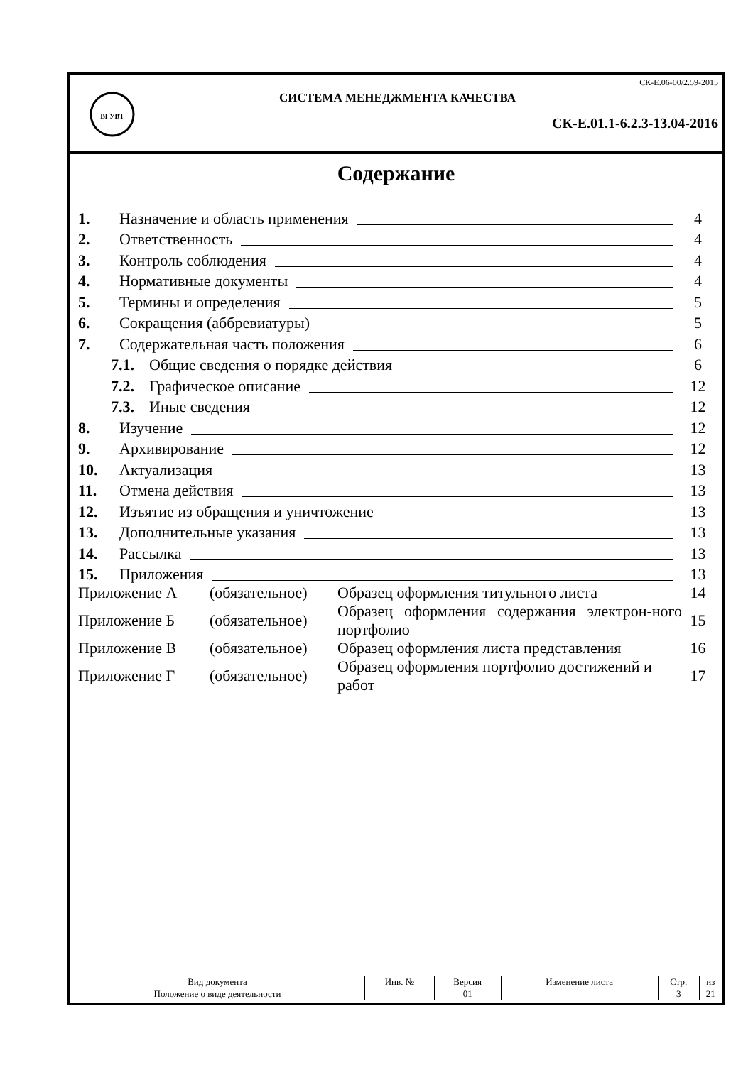ВГУВТ
СК-Е.06-00/2.59-2015
СИСТЕМА МЕНЕДЖМЕНТА КАЧЕСТВА
СК-Е.01.1-6.2.3-13.04-2016
Содержание
1. Назначение и область применения 4
2. Ответственность 4
3. Контроль соблюдения 4
4. Нормативные документы 4
5. Термины и определения 5
6. Сокращения (аббревиатуры) 5
7. Содержательная часть положения 6
7.1. Общие сведения о порядке действия 6
7.2. Графическое описание 12
7.3. Иные сведения 12
8. Изучение 12
9. Архивирование 12
10. Актуализация 13
11. Отмена действия 13
12. Изъятие из обращения и уничтожение 13
13. Дополнительные указания 13
14. Рассылка 13
15. Приложения 13
| Приложение А | (обязательное) | Образец оформления титульного листа | 14 |
| Приложение Б | (обязательное) | Образец оформления содержания электрон-ного портфолио | 15 |
| Приложение В | (обязательное) | Образец оформления листа представления | 16 |
| Приложение Г | (обязательное) | Образец оформления портфолио достижений и работ | 17 |
| Вид документа | Инв. № | Версия | Изменение листа | Стр. | из |
| --- | --- | --- | --- | --- | --- |
| Положение о виде деятельности | | 01 | | 3 | 21 |